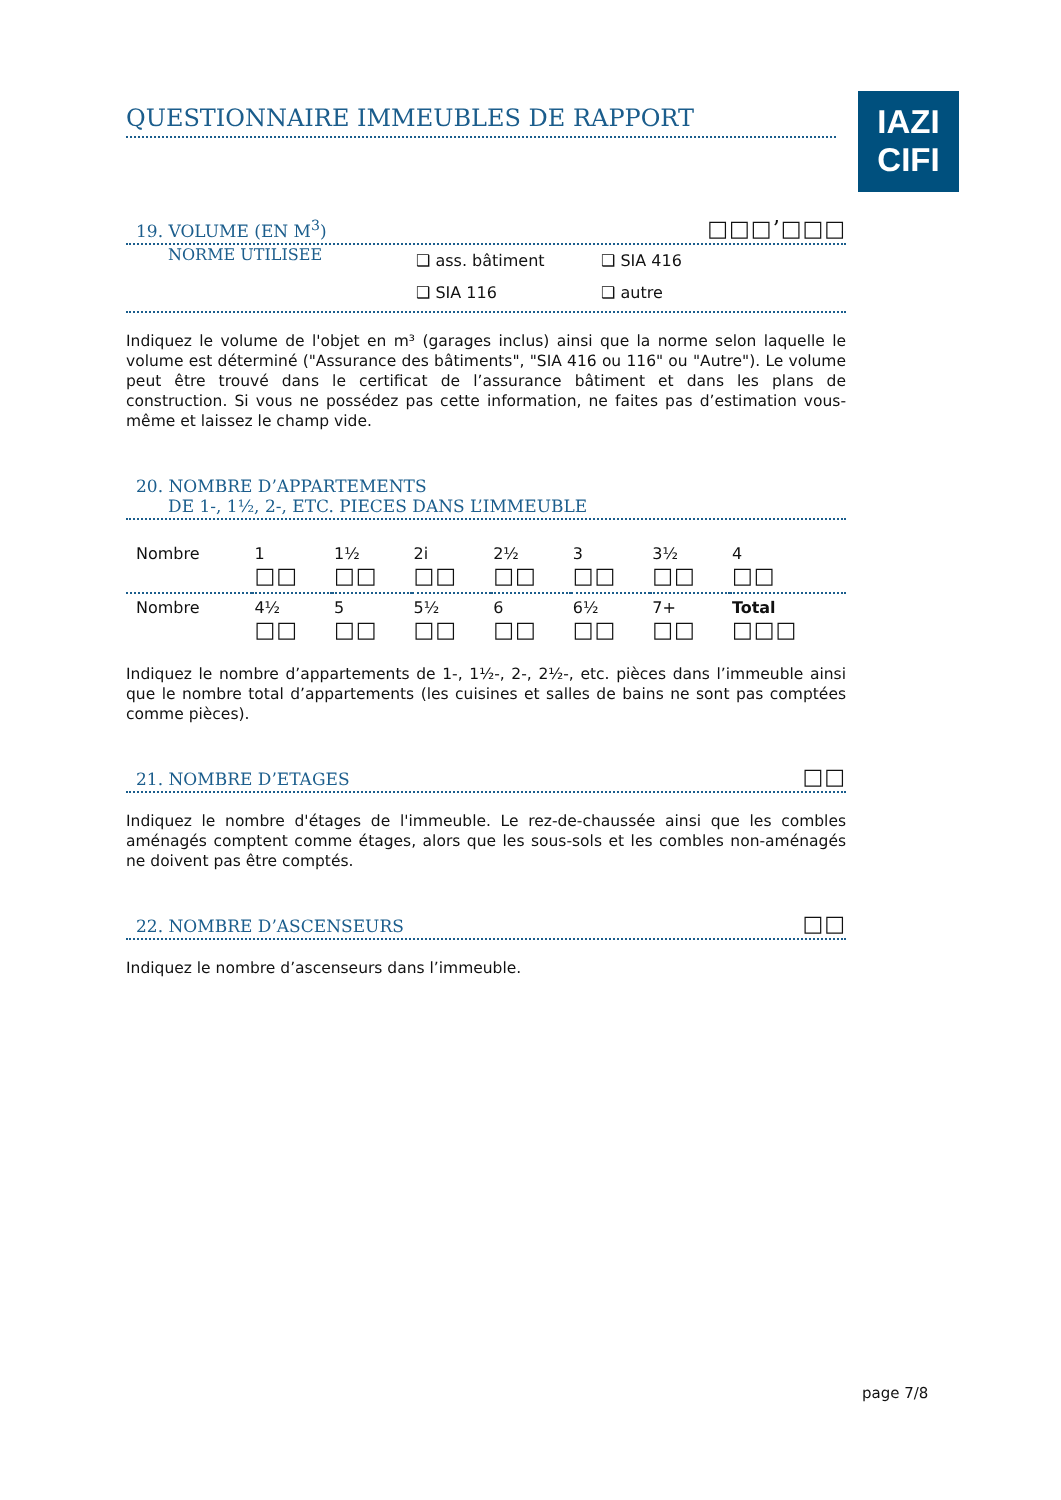IAZI
CIFI
QUESTIONNAIRE IMMEUBLES DE RAPPORT
19. VOLUME (EN M<sup>3</sup>) □□□’□□□
NORME UTILISEE
❑ ass. bâtiment ❑ SIA 416
❑ SIA 116 ❑ autre
Indiquez le volume de l'objet en m³ (garages inclus) ainsi que la norme selon laquelle le volume est déterminé ("Assurance des bâtiments", "SIA 416 ou 116" ou "Autre"). Le volume peut être trouvé dans le certificat de l’assurance bâtiment et dans les plans de construction. Si vous ne possédez pas cette information, ne faites pas d’estimation vous-même et laissez le champ vide.
20. NOMBRE D’APPARTEMENTS
DE 1-, 1½, 2-, ETC. PIECES DANS L’IMMEUBLE
| Nombre | 1 □□ | 1½ □□ | 2i □□ | 2½ □□ | 3 □□ | 3½ □□ | 4 □□ |
| Nombre | 4½ □□ | 5 □□ | 5½ □□ | 6 □□ | 6½ □□ | 7+ □□ | Total □□□ |
Indiquez le nombre d’appartements de 1-, 1½-, 2-, 2½-, etc. pièces dans l’immeuble ainsi que le nombre total d’appartements (les cuisines et salles de bains ne sont pas comptées comme pièces).
21. NOMBRE D’ETAGES □□
Indiquez le nombre d'étages de l'immeuble. Le rez-de-chaussée ainsi que les combles aménagés comptent comme étages, alors que les sous-sols et les combles non-aménagés ne doivent pas être comptés.
22. NOMBRE D’ASCENSEURS □□
Indiquez le nombre d’ascenseurs dans l’immeuble.
page 7/8